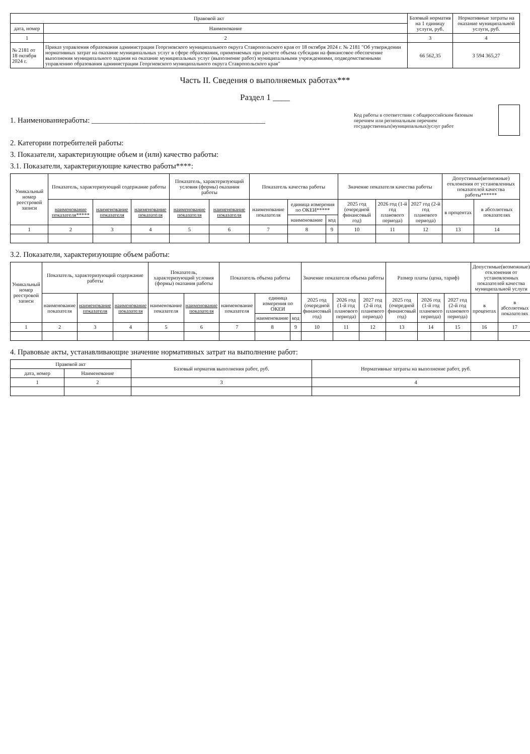| Правовой акт | | Базовый норматив на 1 единицу услуги, руб. | Нормативные затраты на оказание муниципальной услуги, руб. |
| --- | --- | --- | --- |
| дата, номер | Наименование | | |
| 1 | 2 | 3 | 4 |
| № 2181 от 18 октября 2024 г. | Приказ управления образования администрации Георгиевского муниципального округа Ставропольского края от 18 октября 2024 г. № 2181 "Об утверждении нормативных затрат на оказание муниципальных услуг в сфере образования, применяемых при расчете объема субсидии на финансовое обеспечение выполнения муниципального задания на оказание муниципальных услуг (выполнение работ) муниципальными учреждениями, подведомственными управлению образования администрации Георгиевского муниципального округа Ставропольского края" | 66 562,35 | 3 594 365,27 |
Часть II. Сведения о выполняемых работах***
Раздел 1 ____
1. Наименованиеработы: ______________________________________________
Код работы в соответствии с общероссийским базовым перечнем или региональным перечнем государственных(муниципальных)услуг работ
2. Категории потребителей работы:
3. Показатели, характеризующие объем и (или) качество работы:
3.1. Показатели, характеризующие качество работы****:
| Уникальный номер реестровой записи | Показатель, характеризующий содержание работы | | | Показатель, характеризующий условия (формы) оказания работы | | Показатель качества работы | | | Значение показателя качества работы | | | Допустимые(возможные) отклонения от установленных показателей качества работы****** | |
| --- | --- | --- | --- | --- | --- | --- | --- | --- | --- | --- | --- | --- | --- |
| | наименование показателя***** | наименование показателя | наименование показателя | наименование показателя | наименование показателя | наименование показателя | единица измерения по ОКЕИ***** | | 2025 год (очередной финансовый год) | 2026 год (1-й год планового периода) | 2027 год (2-й год планового периода) | в процентах | в абсолютных показателях |
| | | | | | | | наименование | код | | | | | |
| 1 | 2 | 3 | 4 | 5 | 6 | 7 | 8 | 9 | 10 | 11 | 12 | 13 | 14 |
3.2. Показатели, характеризующие объем работы:
| Уникальный номер реестровой записи | Показатель, характеризующий содержание работы | | | Показатель, характеризующий условия (формы) оказания работы | | Показатель объема работы | | | Значение показателя объема работы | | | Размер платы (цена, тариф) | | | Допустимые(возможные) отклонения от установленных показателей качества муниципальной услуги | |
| --- | --- | --- | --- | --- | --- | --- | --- | --- | --- | --- | --- | --- | --- | --- | --- | --- |
| | наименование показателя | наименование показателя | наименование показателя | наименование показателя | наименование показателя | наименование показателя | единица измерения по ОКЕИ | | 2025 год (очередной финансовый год) | 2026 год (1-й год планового периода) | 2027 год (2-й год планового периода) | 2025 год (очередной финансовый год) | 2026 год (1-й год планового периода) | 2027 год (2-й год планового периода) | в процентах | в абсолютных показателях |
| | | | | | | | наименование | код | | | | | | | | |
| 1 | 2 | 3 | 4 | 5 | 6 | 7 | 8 | 9 | 10 | 11 | 12 | 13 | 14 | 15 | 16 | 17 |
4. Правовые акты, устанавливающие значение нормативных затрат на выполнение работ:
| Правовой акт | | Базовый норматив выполнения работ, руб. | Нормативные затраты на выполнение работ, руб. |
| --- | --- | --- | --- |
| дата, номер | Наименование | | |
| 1 | 2 | 3 | 4 |